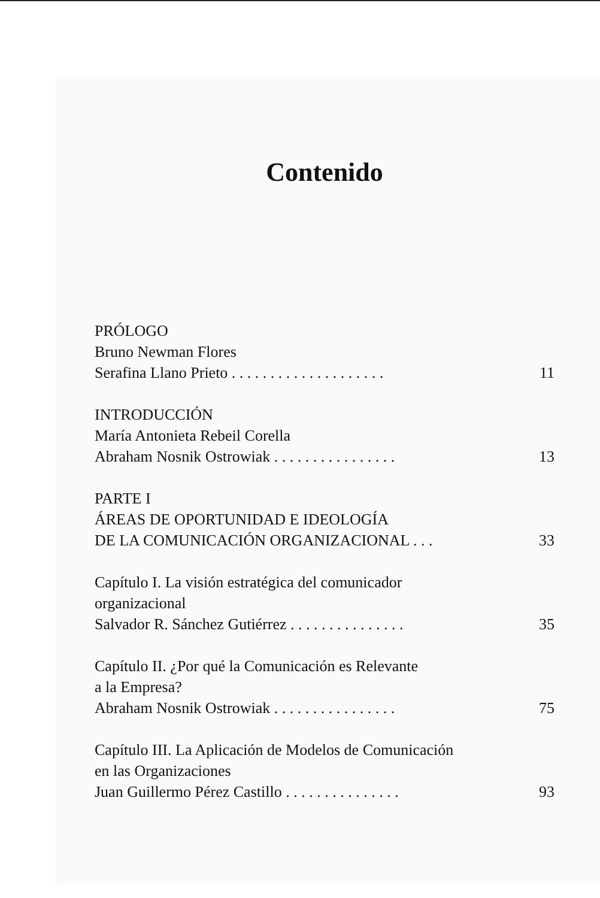Contenido
PRÓLOGO
Bruno Newman Flores
Serafina Llano Prieto . . . . . . . . . . . . . . . . . . . . 11
INTRODUCCIÓN
María Antonieta Rebeil Corella
Abraham Nosnik Ostrowiak . . . . . . . . . . . . . . . . 13
PARTE I
ÁREAS DE OPORTUNIDAD E IDEOLOGÍA
DE LA COMUNICACIÓN ORGANIZACIONAL . . . 33
Capítulo I. La visión estratégica del comunicador
organizacional
Salvador R. Sánchez Gutiérrez . . . . . . . . . . . . . . . 35
Capítulo II. ¿Por qué la Comunicación es Relevante
a la Empresa?
Abraham Nosnik Ostrowiak . . . . . . . . . . . . . . . . 75
Capítulo III. La Aplicación de Modelos de Comunicación
en las Organizaciones
Juan Guillermo Pérez Castillo . . . . . . . . . . . . . . . 93